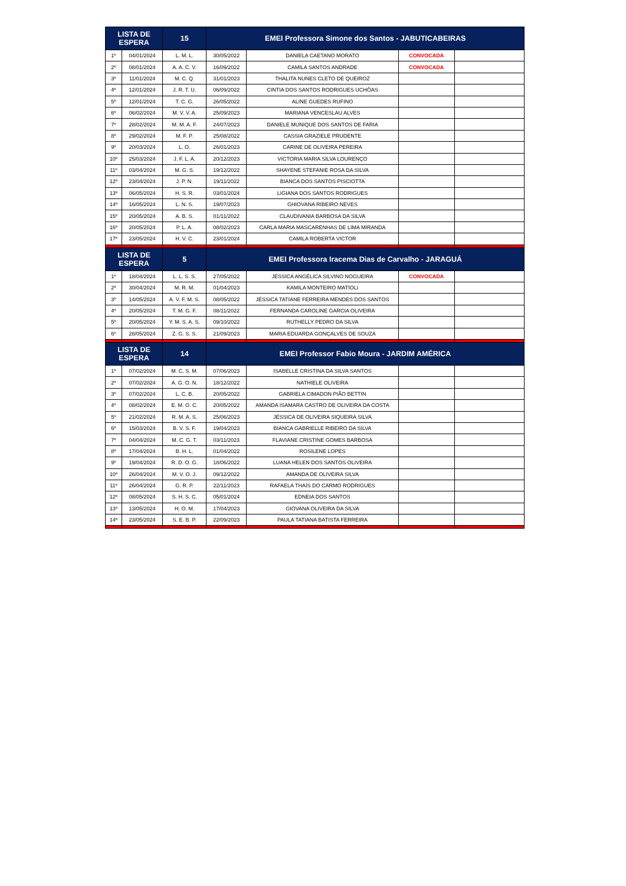| LISTA DE ESPERA | | 15 | EMEI Professora Simone dos Santos - JABUTICABEIRAS | | | |
| --- | --- | --- | --- | --- | --- | --- |
| 1º | 04/01/2024 | L. M. L. | 30/05/2022 | DANIELA CAETANO MORATO | CONVOCADA | |
| 2º | 08/01/2024 | A. A. C. V. | 16/09/2022 | CAMILA SANTOS ANDRADE | CONVOCADA | |
| 3º | 11/01/2024 | M. C. Q. | 31/01/2023 | THALITA NUNES CLETO DE QUEIROZ | | |
| 4º | 12/01/2024 | J. R. T. U. | 06/09/2022 | CINTIA DOS SANTOS RODRIGUES UCHÔAS | | |
| 5º | 12/01/2024 | T. C. G. | 26/05/2022 | ALINE GUEDES RUFINO | | |
| 6º | 06/02/2024 | M. V. V. A. | 25/09/2023 | MARIANA VENCESLAU ALVES | | |
| 7º | 28/02/2024 | M. M. A. F. | 24/07/2023 | DANIELE MUNIQUE DOS SANTOS DE FARIA | | |
| 8º | 29/02/2024 | M. F. P. | 25/08/2022 | CASSIA GRAZIELE PRUDENTE | | |
| 9º | 20/03/2024 | L. O. | 26/01/2023 | CARINE DE OLIVEIRA PEREIRA | | |
| 10º | 25/03/2024 | J. F. L. A. | 20/12/2023 | VICTORIA MARIA SILVA LOURENÇO | | |
| 11º | 03/04/2024 | M. G. S. | 19/12/2022 | SHAYENE STEFANIE ROSA DA SILVA | | |
| 12º | 23/04/2024 | J. P. N. | 19/11/2022 | BIANCA DOS SANTOS PISCIOTTA | | |
| 13º | 06/05/2024 | H. S. R. | 03/01/2024 | LIGIANA DOS SANTOS RODRIGUES | | |
| 14º | 16/05/2024 | L. N. S. | 19/07/2023 | GHIOVANA RIBEIRO NEVES | | |
| 15º | 20/05/2024 | A. B. S. | 01/11/2022 | CLAUDIVANIA BARBOSA DA SILVA | | |
| 16º | 20/05/2024 | P. L. A. | 08/02/2023 | CARLA MARIA MASCARENHAS DE LIMA MIRANDA | | |
| 17º | 23/05/2024 | H. V. C. | 23/01/2024 | CAMILA ROBERTA VICTOR | | |
| LISTA DE ESPERA | | 5 | EMEI Professora Iracema Dias de Carvalho - JARAGUÁ | | | |
| 1º | 18/04/2024 | L. L. S. S. | 27/05/2022 | JÉSSICA ANGÉLICA SILVINO NOGUEIRA | CONVOCADA | |
| 2º | 30/04/2024 | M. R. M. | 01/04/2023 | KAMILA MONTEIRO MATIOLI | | |
| 3º | 14/05/2024 | A. V. F. M. S. | 08/05/2022 | JÉSSICA TATIANE FERREIRA MENDES DOS SANTOS | | |
| 4º | 20/05/2024 | T. M. G. F. | 08/11/2022 | FERNANDA CAROLINE GARCIA OLIVEIRA | | |
| 5º | 20/05/2024 | Y. M. S. A. S. | 09/10/2022 | RUTHELLY PEDRO DA SILVA | | |
| 6º | 28/05/2024 | Z. G. S. S. | 21/09/2023 | MARIA EDUARDA GONÇALVES DE SOUZA | | |
| LISTA DE ESPERA | | 14 | EMEI Professor Fabio Moura - JARDIM AMÉRICA | | | |
| 1º | 07/02/2024 | M. C. S. M. | 07/06/2023 | ISABELLE CRISTINA DA SILVA SANTOS | | |
| 2º | 07/02/2024 | A. G. O. N. | 18/12/2022 | NATHIELE OLIVEIRA | | |
| 3º | 07/02/2024 | L. C. B. | 20/05/2022 | GABRIELA CIMADON PIÃO BETTIN | | |
| 4º | 08/02/2024 | E. M. O. C. | 20/05/2022 | AMANDA ISAMARA CASTRO DE OLIVEIRA DA COSTA | | |
| 5º | 21/02/2024 | R. M. A. S. | 25/06/2023 | JÉSSICA DE OLIVEIRA SIQUEIRA SILVA | | |
| 6º | 15/03/2024 | B. V. S. F. | 19/04/2023 | BIANCA GABRIELLE RIBEIRO DA SILVA | | |
| 7º | 04/04/2024 | M. C. G. T. | 03/11/2023 | FLAVIANE CRISTINE GOMES BARBOSA | | |
| 8º | 17/04/2024 | B. H. L. | 01/04/2022 | ROSILENE LOPES | | |
| 9º | 19/04/2024 | R. D. O. G. | 18/06/2022 | LUANA HELEN DOS SANTOS OLIVEIRA | | |
| 10º | 26/04/2024 | M. V. O. J. | 09/12/2022 | AMANDA DE OLIVEIRA SILVA | | |
| 11º | 26/04/2024 | G. R. P. | 22/11/2023 | RAFAELA THAÍS DO CARMO RODRIGUES | | |
| 12º | 08/05/2024 | S. H. S. C. | 05/01/2024 | EDNEIA DOS SANTOS | | |
| 13º | 13/05/2024 | H. O. M. | 17/04/2023 | GIOVANA OLIVEIRA DA SILVA | | |
| 14º | 23/05/2024 | S. E. B. P. | 22/09/2023 | PAULA TATIANA BATISTA FERREIRA | | |